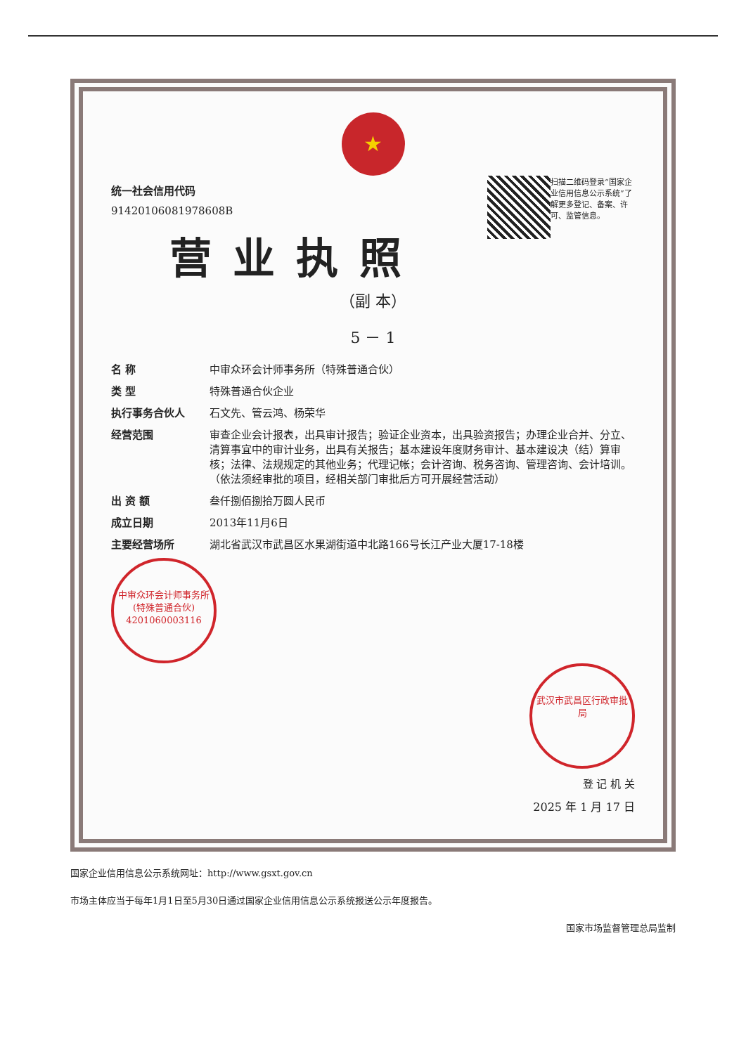★
扫描二维码登录“国家企业信用信息公示系统”了解更多登记、备案、许可、监管信息。
统一社会信用代码
91420106081978608B
营业执照
（副 本）
5 － 1
名 称 中审众环会计师事务所（特殊普通合伙）
类 型 特殊普通合伙企业
执行事务合伙人 石文先、管云鸿、杨荣华
经营范围 审查企业会计报表，出具审计报告；验证企业资本，出具验资报告；办理企业合并、分立、清算事宜中的审计业务，出具有关报告；基本建设年度财务审计、基本建设决（结）算审核；法律、法规规定的其他业务；代理记帐；会计咨询、税务咨询、管理咨询、会计培训。（依法须经审批的项目，经相关部门审批后方可开展经营活动）
出 资 额 叁仟捌佰捌拾万圆人民币
成立日期 2013年11月6日
主要经营场所 湖北省武汉市武昌区水果湖街道中北路166号长江产业大厦17-18楼
中审众环会计师事务所(特殊普通合伙)
4201060003116
武汉市武昌区行政审批局
登 记 机 关
2025 年 1 月 17 日
国家企业信用信息公示系统网址：http://www.gsxt.gov.cn
市场主体应当于每年1月1日至5月30日通过国家企业信用信息公示系统报送公示年度报告。
国家市场监督管理总局监制